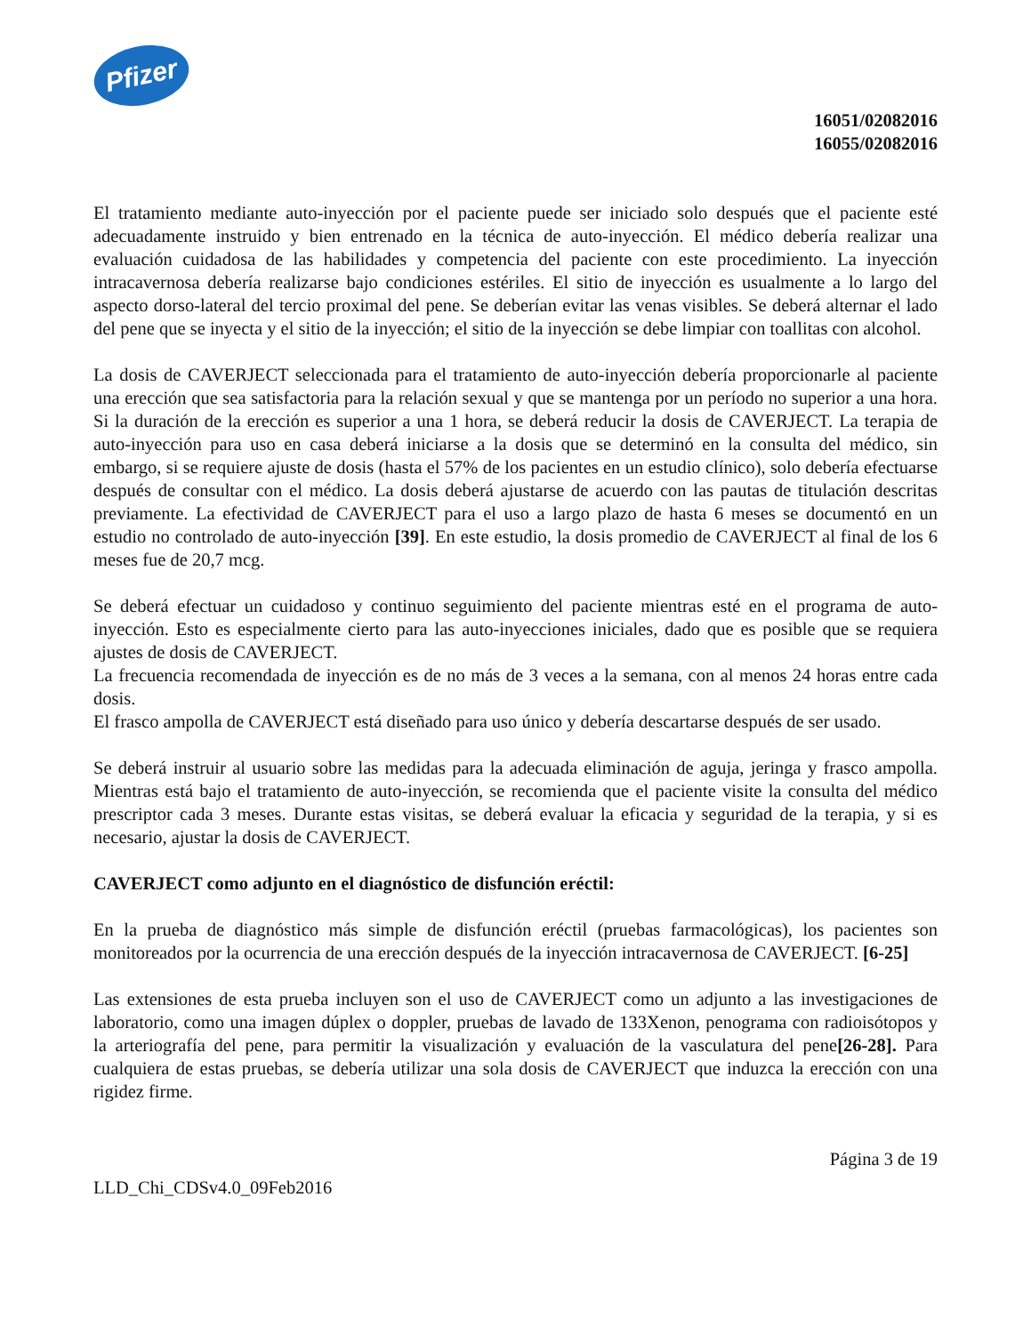Pfizer
16051/02082016
16055/02082016
El tratamiento mediante auto-inyección por el paciente puede ser iniciado solo después que el paciente esté adecuadamente instruido y bien entrenado en la técnica de auto-inyección. El médico debería realizar una evaluación cuidadosa de las habilidades y competencia del paciente con este procedimiento. La inyección intracavernosa debería realizarse bajo condiciones estériles. El sitio de inyección es usualmente a lo largo del aspecto dorso-lateral del tercio proximal del pene. Se deberían evitar las venas visibles. Se deberá alternar el lado del pene que se inyecta y el sitio de la inyección; el sitio de la inyección se debe limpiar con toallitas con alcohol.
La dosis de CAVERJECT seleccionada para el tratamiento de auto-inyección debería proporcionarle al paciente una erección que sea satisfactoria para la relación sexual y que se mantenga por un período no superior a una hora. Si la duración de la erección es superior a una 1 hora, se deberá reducir la dosis de CAVERJECT. La terapia de auto-inyección para uso en casa deberá iniciarse a la dosis que se determinó en la consulta del médico, sin embargo, si se requiere ajuste de dosis (hasta el 57% de los pacientes en un estudio clínico), solo debería efectuarse después de consultar con el médico. La dosis deberá ajustarse de acuerdo con las pautas de titulación descritas previamente. La efectividad de CAVERJECT para el uso a largo plazo de hasta 6 meses se documentó en un estudio no controlado de auto-inyección [39]. En este estudio, la dosis promedio de CAVERJECT al final de los 6 meses fue de 20,7 mcg.
Se deberá efectuar un cuidadoso y continuo seguimiento del paciente mientras esté en el programa de auto-inyección. Esto es especialmente cierto para las auto-inyecciones iniciales, dado que es posible que se requiera ajustes de dosis de CAVERJECT.
La frecuencia recomendada de inyección es de no más de 3 veces a la semana, con al menos 24 horas entre cada dosis.
El frasco ampolla de CAVERJECT está diseñado para uso único y debería descartarse después de ser usado.
Se deberá instruir al usuario sobre las medidas para la adecuada eliminación de aguja, jeringa y frasco ampolla. Mientras está bajo el tratamiento de auto-inyección, se recomienda que el paciente visite la consulta del médico prescriptor cada 3 meses. Durante estas visitas, se deberá evaluar la eficacia y seguridad de la terapia, y si es necesario, ajustar la dosis de CAVERJECT.
CAVERJECT como adjunto en el diagnóstico de disfunción eréctil:
En la prueba de diagnóstico más simple de disfunción eréctil (pruebas farmacológicas), los pacientes son monitoreados por la ocurrencia de una erección después de la inyección intracavernosa de CAVERJECT. [6-25]
Las extensiones de esta prueba incluyen son el uso de CAVERJECT como un adjunto a las investigaciones de laboratorio, como una imagen dúplex o doppler, pruebas de lavado de 133Xenon, penograma con radioisótopos y la arteriografía del pene, para permitir la visualización y evaluación de la vasculatura del pene[26-28]. Para cualquiera de estas pruebas, se debería utilizar una sola dosis de CAVERJECT que induzca la erección con una rigidez firme.
Página 3 de 19
LLD_Chi_CDSv4.0_09Feb2016